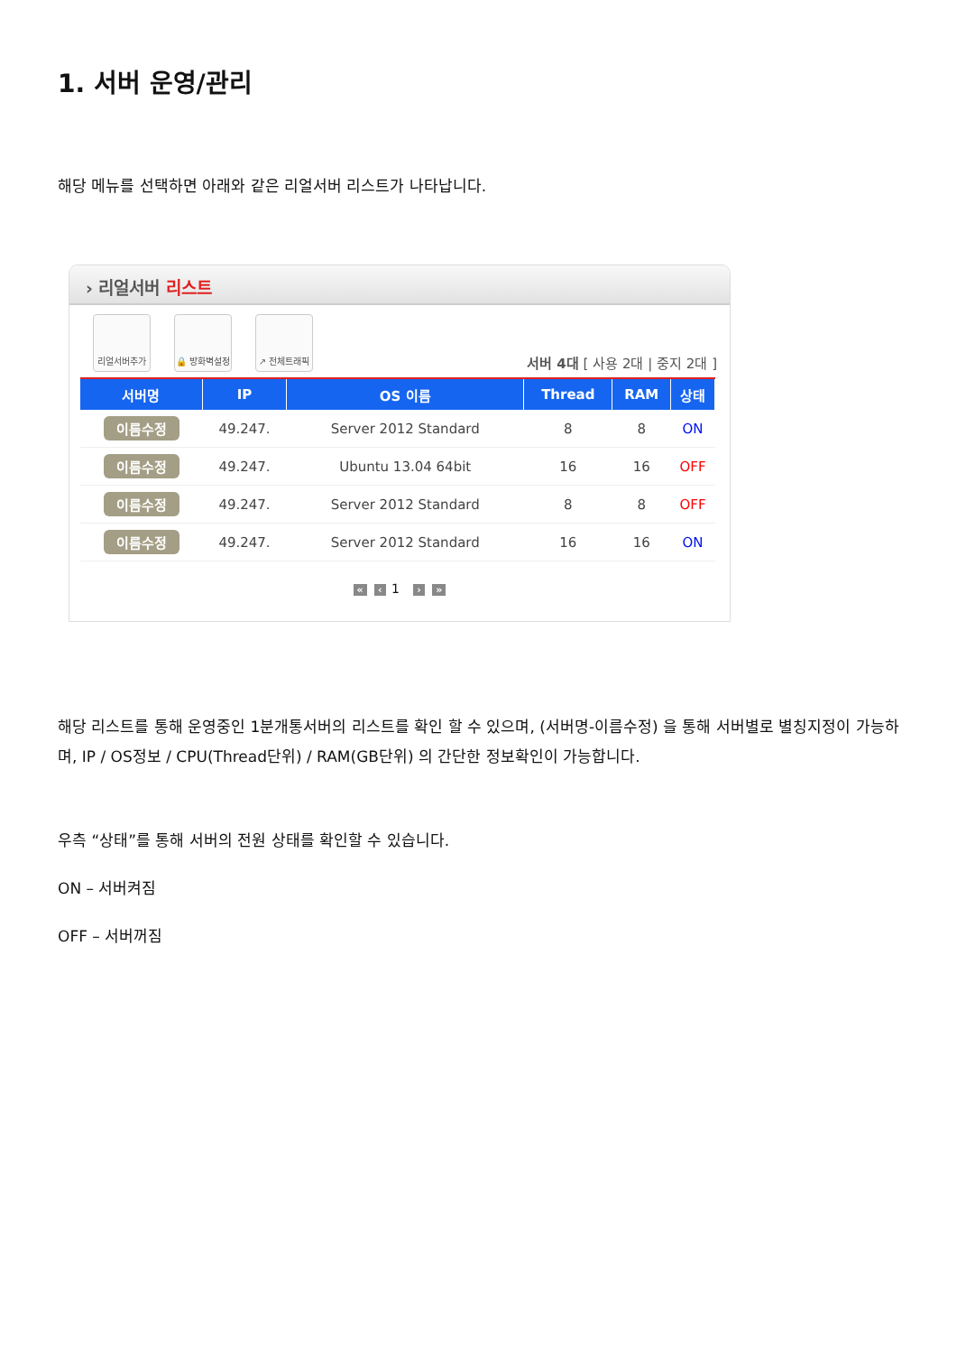1. 서버 운영/관리
해당 메뉴를 선택하면 아래와 같은 리얼서버 리스트가 나타납니다.
› 리얼서버 리스트
리얼서버추가
🔒 방화벽설정
↗ 전체트래픽
서버 4대 [ 사용 2대 | 중지 2대 ]
| 서버명 | IP | OS 이름 | Thread | RAM | 상태 |
| --- | --- | --- | --- | --- | --- |
| 이름수정 | 49.247. | Server 2012 Standard | 8 | 8 | ON |
| 이름수정 | 49.247. | Ubuntu 13.04 64bit | 16 | 16 | OFF |
| 이름수정 | 49.247. | Server 2012 Standard | 8 | 8 | OFF |
| 이름수정 | 49.247. | Server 2012 Standard | 16 | 16 | ON |
« ‹ 1 › »
해당 리스트를 통해 운영중인 1분개통서버의 리스트를 확인 할 수 있으며, (서버명-이름수정) 을 통해 서버별로 별칭지정이 가능하며, IP / OS정보 / CPU(Thread단위) / RAM(GB단위) 의 간단한 정보확인이 가능합니다.
우측 “상태”를 통해 서버의 전원 상태를 확인할 수 있습니다.
ON – 서버켜짐
OFF – 서버꺼짐